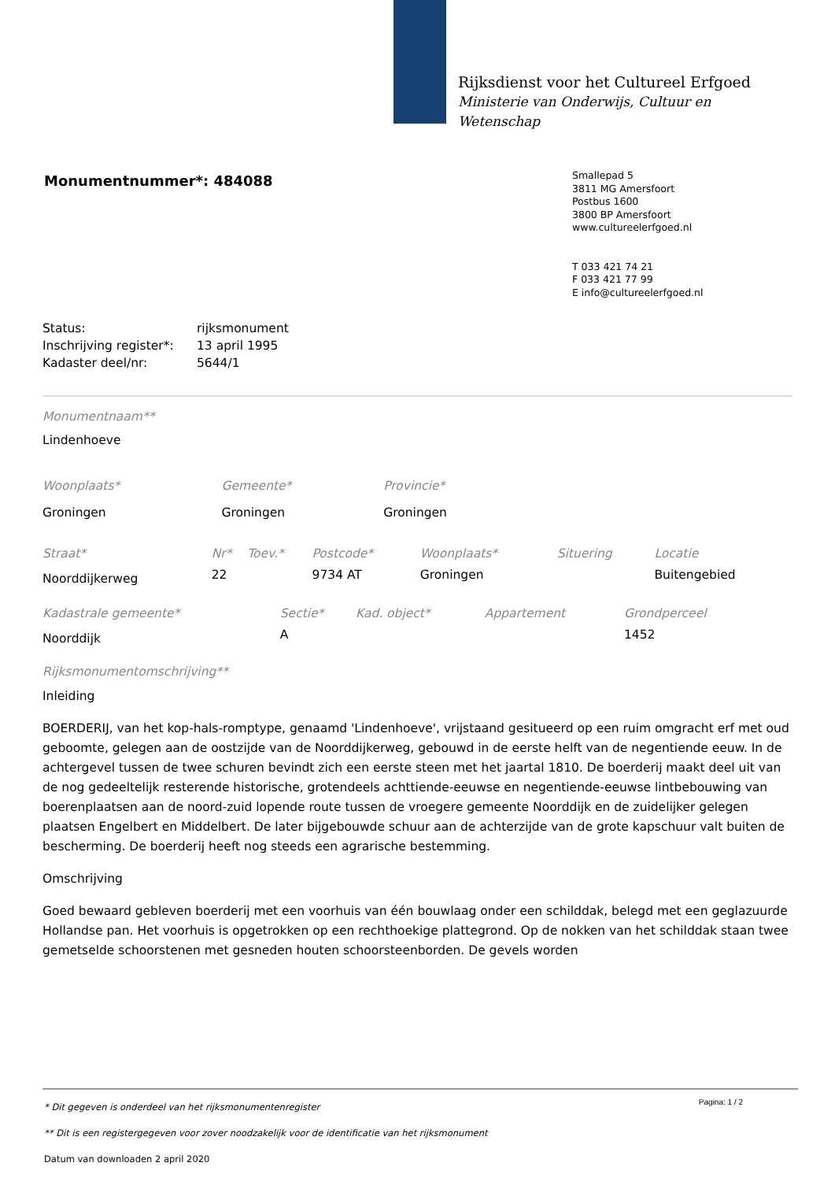Rijksdienst voor het Cultureel Erfgoed
Ministerie van Onderwijs, Cultuur en
Wetenschap
Monumentnummer*: 484088
Smallepad 5
3811 MG Amersfoort
Postbus 1600
3800 BP Amersfoort
www.cultureelerfgoed.nl
T 033 421 74 21
F 033 421 77 99
E info@cultureelerfgoed.nl
| Status: | rijksmonument |
| Inschrijving register*: | 13 april 1995 |
| Kadaster deel/nr: | 5644/1 |
Monumentnaam**
Lindenhoeve
| Woonplaats* | Gemeente* | Provincie* |
| Groningen | Groningen | Groningen |
| Straat* | Nr* | Toev.* | Postcode* | Woonplaats* | Situering | Locatie |
| Noorddijkerweg | 22 | | 9734 AT | Groningen | | Buitengebied |
| Kadastrale gemeente* | Sectie* | Kad. object* | Appartement | Grondperceel |
| Noorddijk | A | | | 1452 |
Rijksmonumentomschrijving**
Inleiding
BOERDERIJ, van het kop-hals-romptype, genaamd 'Lindenhoeve', vrijstaand gesitueerd op een ruim omgracht erf met oud geboomte, gelegen aan de oostzijde van de Noorddijkerweg, gebouwd in de eerste helft van de negentiende eeuw. In de achtergevel tussen de twee schuren bevindt zich een eerste steen met het jaartal 1810. De boerderij maakt deel uit van de nog gedeeltelijk resterende historische, grotendeels achttiende-eeuwse en negentiende-eeuwse lintbebouwing van boerenplaatsen aan de noord-zuid lopende route tussen de vroegere gemeente Noorddijk en de zuidelijker gelegen plaatsen Engelbert en Middelbert. De later bijgebouwde schuur aan de achterzijde van de grote kapschuur valt buiten de bescherming. De boerderij heeft nog steeds een agrarische bestemming.
Omschrijving
Goed bewaard gebleven boerderij met een voorhuis van één bouwlaag onder een schilddak, belegd met een geglazuurde Hollandse pan. Het voorhuis is opgetrokken op een rechthoekige plattegrond. Op de nokken van het schilddak staan twee gemetselde schoorstenen met gesneden houten schoorsteenborden. De gevels worden
Pagina: 1 / 2
* Dit gegeven is onderdeel van het rijksmonumentenregister
** Dit is een registergegeven voor zover noodzakelijk voor de identificatie van het rijksmonument
Datum van downloaden 2 april 2020